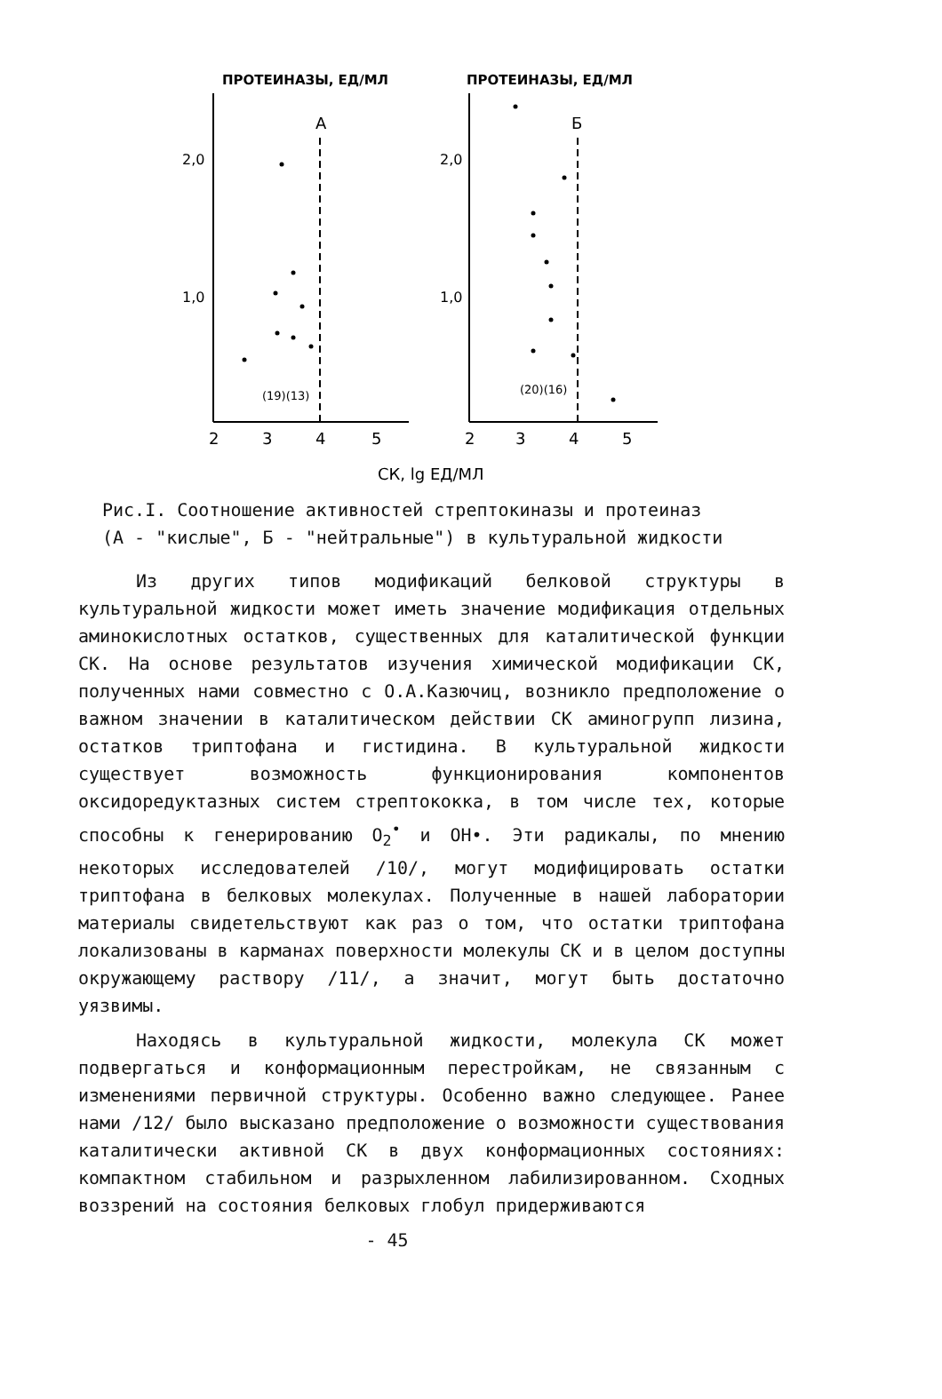ПРОТЕИНАЗЫ, ЕД/МЛ
ПРОТЕИНАЗЫ, ЕД/МЛ
А
2,0
1,0
2
3
4
5
(19)(13)
Б
2,0
1,0
2
3
4
5
(20)(16)
СК, lg ЕД/МЛ
Рис.I. Соотношение активностей стрептокиназы и протеиназ
(А - "кислые", Б - "нейтральные") в культуральной жидкости
Из других типов модификаций белковой структуры в культуральной жидкости может иметь значение модификация отдельных аминокислотных остатков, существенных для каталитической функции СК. На основе результатов изучения химической модификации СК, полученных нами совместно с О.А.Казючиц, возникло предположение о важном значении в каталитическом действии СК аминогрупп лизина, остатков триптофана и гистидина. В культуральной жидкости существует возможность функционирования компонентов оксидоредуктазных систем стрептококка, в том числе тех, которые способны к генерированию O<sub>2</sub><sup>•</sup> и OH•. Эти радикалы, по мнению некоторых исследователей /10/, могут модифицировать остатки триптофана в белковых молекулах. Полученные в нашей лаборатории материалы свидетельствуют как раз о том, что остатки триптофана локализованы в карманах поверхности молекулы СК и в целом доступны окружающему раствору /11/, а значит, могут быть достаточно уязвимы.
Находясь в культуральной жидкости, молекула СК может подвергаться и конформационным перестройкам, не связанным с изменениями первичной структуры. Особенно важно следующее. Ранее нами /12/ было высказано предположение о возможности существования каталитически активной СК в двух конформационных состояниях: компактном стабильном и разрыхленном лабилизированном. Сходных воззрений на состояния белковых глобул придерживаются
- 45